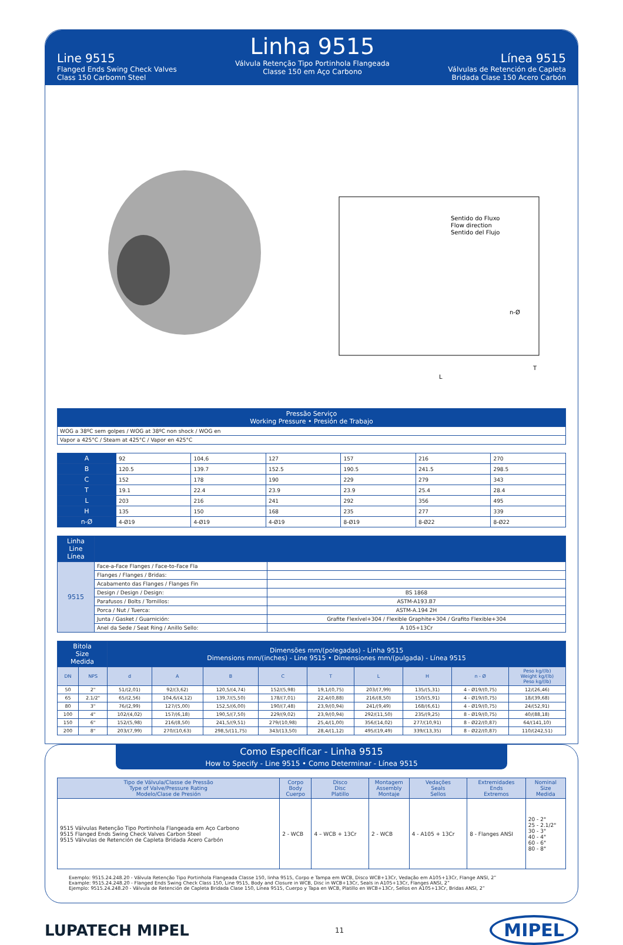Line 9515
Flanged Ends Swing Check Valves
Class 150 Carbomn Steel
Linha 9515
Válvula Retenção Tipo Portinhola Flangeada
Classe 150 em Aço Carbono
Línea 9515
Válvulas de Retención de Capleta
Bridada Clase 150 Acero Carbón
Sentido do Fluxo
Flow direction
Sentido del Flujo
L
T
n-Ø
| Pressão Serviço Working Pressure • Presión de Trabajo |
| --- |
| WOG a 38ºC sem golpes / WOG at 38ºC non shock / WOG en |
| Vapor a 425°C / Steam at 425°C / Vapor en 425°C |
| A | 92 | 104,6 | 127 | 157 | 216 | 270 |
| B | 120.5 | 139.7 | 152.5 | 190.5 | 241.5 | 298.5 |
| C | 152 | 178 | 190 | 229 | 279 | 343 |
| T | 19.1 | 22.4 | 23.9 | 23.9 | 25.4 | 28.4 |
| L | 203 | 216 | 241 | 292 | 356 | 495 |
| H | 135 | 150 | 168 | 235 | 277 | 339 |
| n-Ø | 4-Ø19 | 4-Ø19 | 4-Ø19 | 8-Ø19 | 8-Ø22 | 8-Ø22 |
| Linha Line Línea | | |
| --- | --- | --- |
| 9515 | Face-a-Face Flanges / Face-to-Face Fla | |
| | Flanges / Flanges / Bridas: | |
| | Acabamento das Flanges / Flanges Fin | |
| | Design / Design / Design: | BS 1868 |
| | Parafusos / Bolts / Tornillos: | ASTM-A193.B7 |
| | Porca / Nut / Tuerca: | ASTM-A.194 2H |
| | Junta / Gasket / Guarnición: | Grafite Flexível+304 / Flexible Graphite+304 / Grafito Flexible+304 |
| | Anel da Sede / Seat Ring / Anillo Sello: | A 105+13Cr |
| Bitola Size Medida | | Dimensões mm/(polegadas) - Linha 9515 Dimensions mm/(inches) - Line 9515 • Dimensiones mm/(pulgada) - Línea 9515 | | | | | | | | |
| --- | --- | --- | --- | --- | --- | --- | --- | --- | --- | --- |
| DN | NPS | d | A | B | C | T | L | H | n - Ø | Peso kg/(lb) Weight kg/(lb) Peso kg/(lb) |
| 50 | 2" | 51/(2,01) | 92/(3,62) | 120,5/(4,74) | 152/(5,98) | 19,1/(0,75) | 203/(7,99) | 135/(5,31) | 4 - Ø19/(0,75) | 12/(26,46) |
| 65 | 2.1/2" | 65/(2,56) | 104,6/(4,12) | 139,7/(5,50) | 178/(7,01) | 22,4/(0,88) | 216/(8,50) | 150/(5,91) | 4 - Ø19/(0,75) | 18/(39,68) |
| 80 | 3" | 76/(2,99) | 127/(5,00) | 152,5/(6,00) | 190/(7,48) | 23,9/(0,94) | 241/(9,49) | 168/(6,61) | 4 - Ø19/(0,75) | 24/(52,91) |
| 100 | 4" | 102/(4,02) | 157/(6,18) | 190,5/(7,50) | 229/(9,02) | 23,9/(0,94) | 292/(11,50) | 235/(9,25) | 8 - Ø19/(0,75) | 40/(88,18) |
| 150 | 6" | 152/(5,98) | 216/(8,50) | 241,5/(9,51) | 279/(10,98) | 25,4/(1,00) | 356/(14,02) | 277/(10,91) | 8 - Ø22/(0,87) | 64/(141,10) |
| 200 | 8" | 203/(7,99) | 270/(10,63) | 298,5/(11,75) | 343/(13,50) | 28,4/(1,12) | 495/(19,49) | 339/(13,35) | 8 - Ø22/(0,87) | 110/(242,51) |
Como Especificar - Linha 9515
How to Specify - Line 9515 • Como Determinar - Línea 9515
| Tipo de Válvula/Classe de Pressão Type of Valve/Pressure Rating Modelo/Clase de Presión | Corpo Body Cuerpo | Disco Disc Platillo | Montagem Assembly Montaje | Vedações Seals Sellos | Extremidades Ends Extremos | Nominal Size Medida |
| 9515 Válvulas Retenção Tipo Portinhola Flangeada em Aço Carbono 9515 Flanged Ends Swing Check Valves Carbon Steel 9515 Válvulas de Retención de Capleta Bridada Acero Carbón | 2 - WCB | 4 – WCB + 13Cr | 2 - WCB | 4 - A105 + 13Cr | 8 - Flanges ANSI | 20 - 2" 25 - 2.1/2" 30 - 3" 40 - 4" 60 - 6" 80 - 8" |
Exemplo: 9515.24.248.20 - Válvula Retenção Tipo Portinhola Flangeada Classe 150, linha 9515, Corpo e Tampa em WCB, Disco WCB+13Cr, Vedação em A105+13Cr, Flange ANSI, 2”
Example: 9515.24.248.20 - Flanged Ends Swing Check Class 150, Line 9515, Body and Closure in WCB, Disc in WCB+13Cr, Seals in A105+13Cr, Flanges ANSI, 2”
Ejemplo: 9515.24.248.20 - Válvula de Retención de Capleta Bridada Clase 150, Línea 9515, Cuerpo y Tapa en WCB, Platillo en WCB+13Cr, Sellos en A105+13Cr, Bridas ANSI, 2”
LUPATECH MIPEL 11 MIPEL